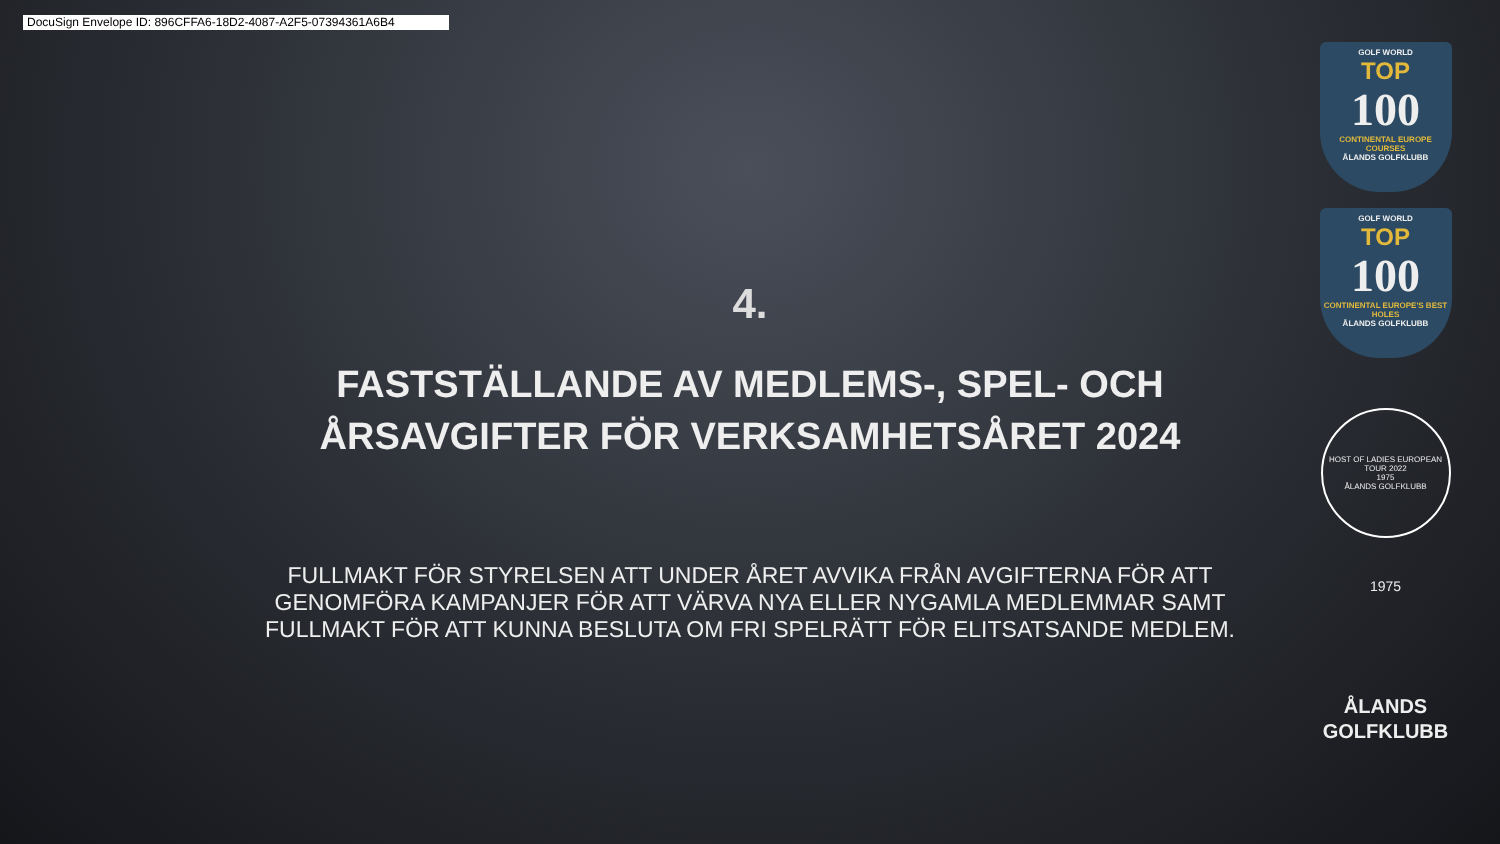DocuSign Envelope ID: 896CFFA6-18D2-4087-A2F5-07394361A6B4
4.
FASTSTÄLLANDE AV MEDLEMS-, SPEL- OCH ÅRSAVGIFTER FÖR VERKSAMHETSÅRET 2024
FULLMAKT FÖR STYRELSEN ATT UNDER ÅRET AVVIKA FRÅN AVGIFTERNA FÖR ATT GENOMFÖRA KAMPANJER FÖR ATT VÄRVA NYA ELLER NYGAMLA MEDLEMMAR SAMT FULLMAKT FÖR ATT KUNNA BESLUTA OM FRI SPELRÄTT FÖR ELITSATSANDE MEDLEM.
GOLF WORLD
TOP
100
CONTINENTAL EUROPE COURSES
ÅLANDS GOLFKLUBB
GOLF WORLD
TOP
100
CONTINENTAL EUROPE'S BEST HOLES
ÅLANDS GOLFKLUBB
HOST OF LADIES EUROPEAN TOUR 2022
1975
ÅLANDS GOLFKLUBB
1975
ÅLANDS
GOLFKLUBB